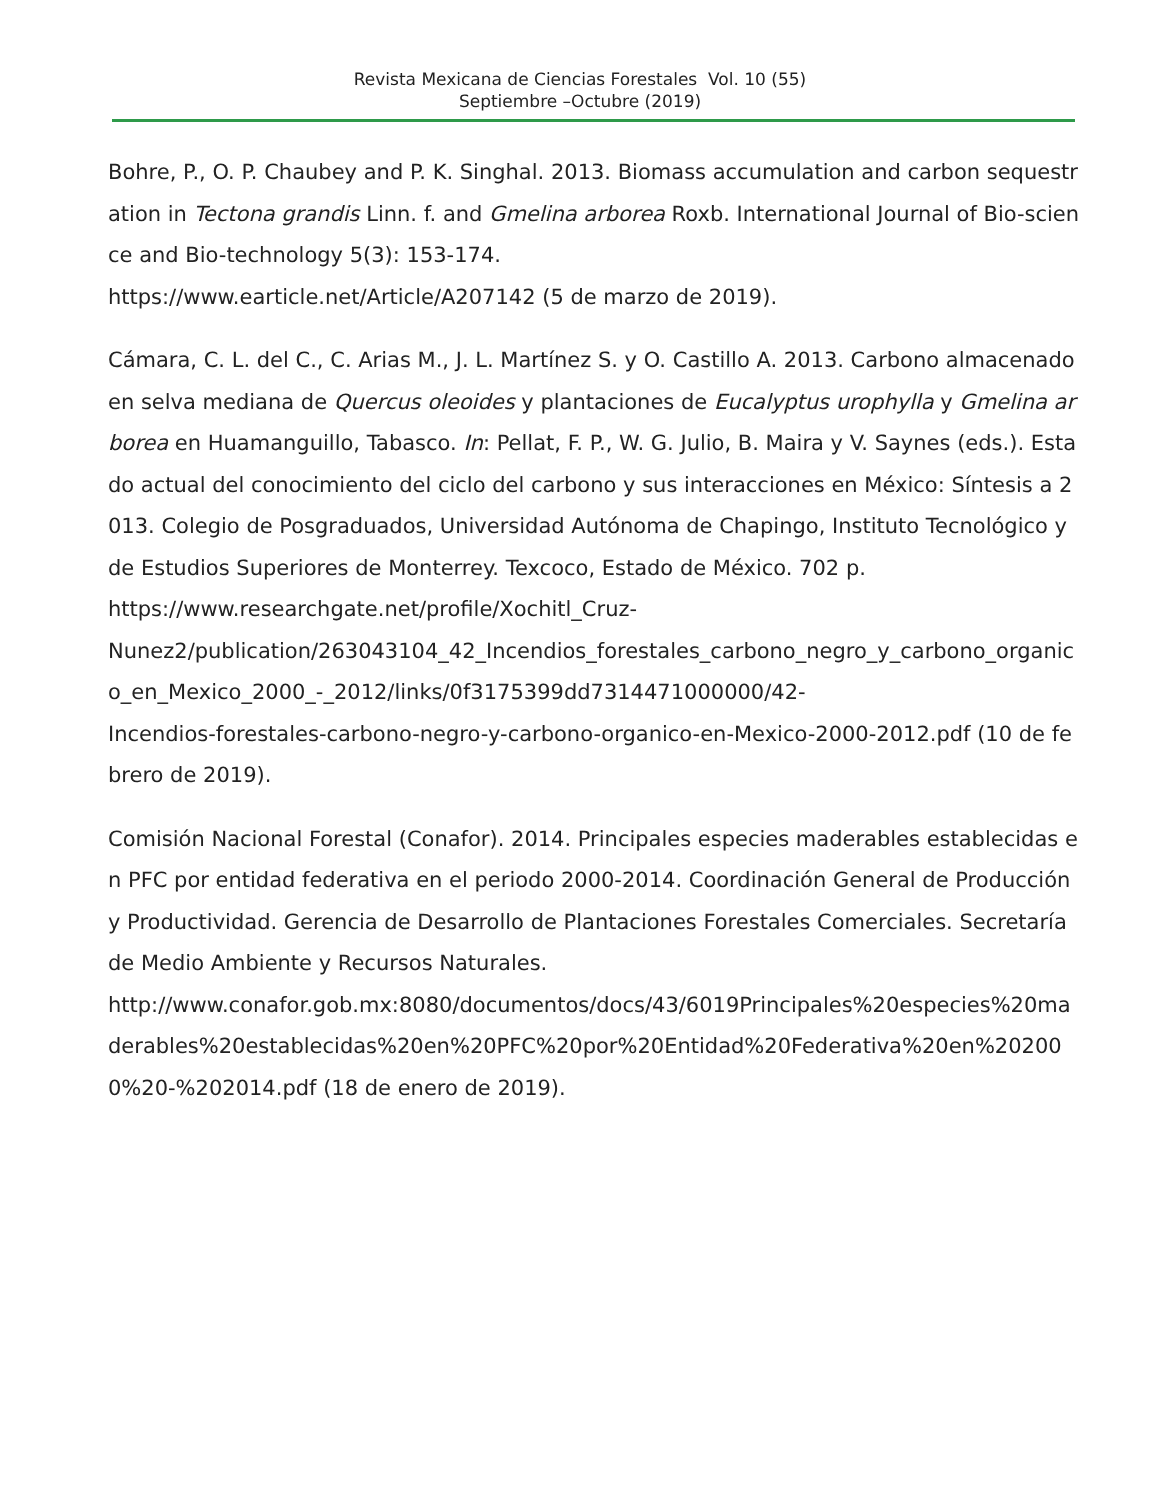Revista Mexicana de Ciencias Forestales Vol. 10 (55)
Septiembre –Octubre (2019)
Bohre, P., O. P. Chaubey and P. K. Singhal. 2013. Biomass accumulation and carbon sequestration in Tectona grandis Linn. f. and Gmelina arborea Roxb. International Journal of Bio-science and Bio-technology 5(3): 153-174.
https://www.earticle.net/Article/A207142 (5 de marzo de 2019).
Cámara, C. L. del C., C. Arias M., J. L. Martínez S. y O. Castillo A. 2013. Carbono almacenado en selva mediana de Quercus oleoides y plantaciones de Eucalyptus urophylla y Gmelina arborea en Huamanguillo, Tabasco. In: Pellat, F. P., W. G. Julio, B. Maira y V. Saynes (eds.). Estado actual del conocimiento del ciclo del carbono y sus interacciones en México: Síntesis a 2013. Colegio de Posgraduados, Universidad Autónoma de Chapingo, Instituto Tecnológico y de Estudios Superiores de Monterrey. Texcoco, Estado de México. 702 p.
https://www.researchgate.net/profile/Xochitl_Cruz-
Nunez2/publication/263043104_42_Incendios_forestales_carbono_negro_y_carbono_organico_en_Mexico_2000_-_2012/links/0f3175399dd7314471000000/42-
Incendios-forestales-carbono-negro-y-carbono-organico-en-Mexico-2000-2012.pdf (10 de febrero de 2019).
Comisión Nacional Forestal (Conafor). 2014. Principales especies maderables establecidas en PFC por entidad federativa en el periodo 2000-2014. Coordinación General de Producción y Productividad. Gerencia de Desarrollo de Plantaciones Forestales Comerciales. Secretaría de Medio Ambiente y Recursos Naturales.
http://www.conafor.gob.mx:8080/documentos/docs/43/6019Principales%20especies%20maderables%20establecidas%20en%20PFC%20por%20Entidad%20Federativa%20en%202000%20-%202014.pdf (18 de enero de 2019).